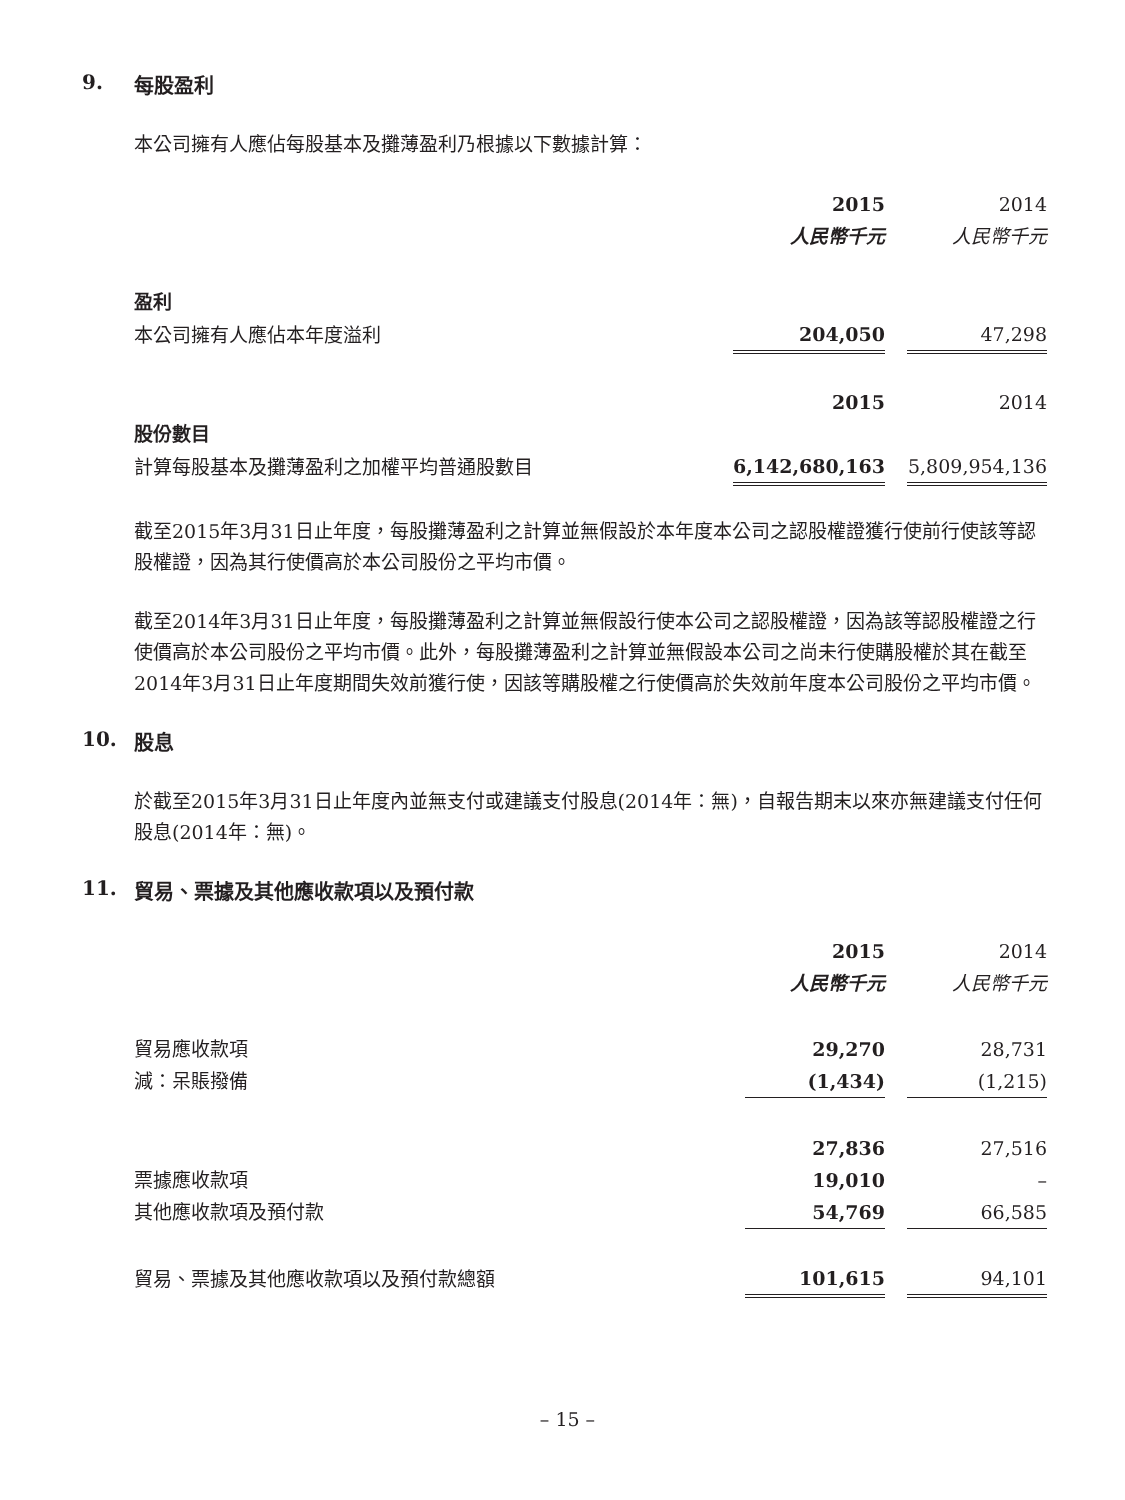9. 每股盈利
本公司擁有人應佔每股基本及攤薄盈利乃根據以下數據計算：
| | 2015 | | 2014 |
| | 人民幣千元 | | 人民幣千元 |
| 盈利 | | | |
| 本公司擁有人應佔本年度溢利 | 204,050 | | 47,298 |
| | 2015 | | 2014 |
| 股份數目 | | | |
| 計算每股基本及攤薄盈利之加權平均普通股數目 | 6,142,680,163 | | 5,809,954,136 |
截至2015年3月31日止年度，每股攤薄盈利之計算並無假設於本年度本公司之認股權證獲行使前行使該等認股權證，因為其行使價高於本公司股份之平均市價。
截至2014年3月31日止年度，每股攤薄盈利之計算並無假設行使本公司之認股權證，因為該等認股權證之行使價高於本公司股份之平均市價。此外，每股攤薄盈利之計算並無假設本公司之尚未行使購股權於其在截至2014年3月31日止年度期間失效前獲行使，因該等購股權之行使價高於失效前年度本公司股份之平均市價。
10. 股息
於截至2015年3月31日止年度內並無支付或建議支付股息(2014年：無)，自報告期末以來亦無建議支付任何股息(2014年：無)。
11. 貿易、票據及其他應收款項以及預付款
| | 2015 | | 2014 |
| | 人民幣千元 | | 人民幣千元 |
| 貿易應收款項 | 29,270 | | 28,731 |
| 減：呆賬撥備 | (1,434) | | (1,215) |
| | 27,836 | | 27,516 |
| 票據應收款項 | 19,010 | | – |
| 其他應收款項及預付款 | 54,769 | | 66,585 |
| 貿易、票據及其他應收款項以及預付款總額 | 101,615 | | 94,101 |
– 15 –